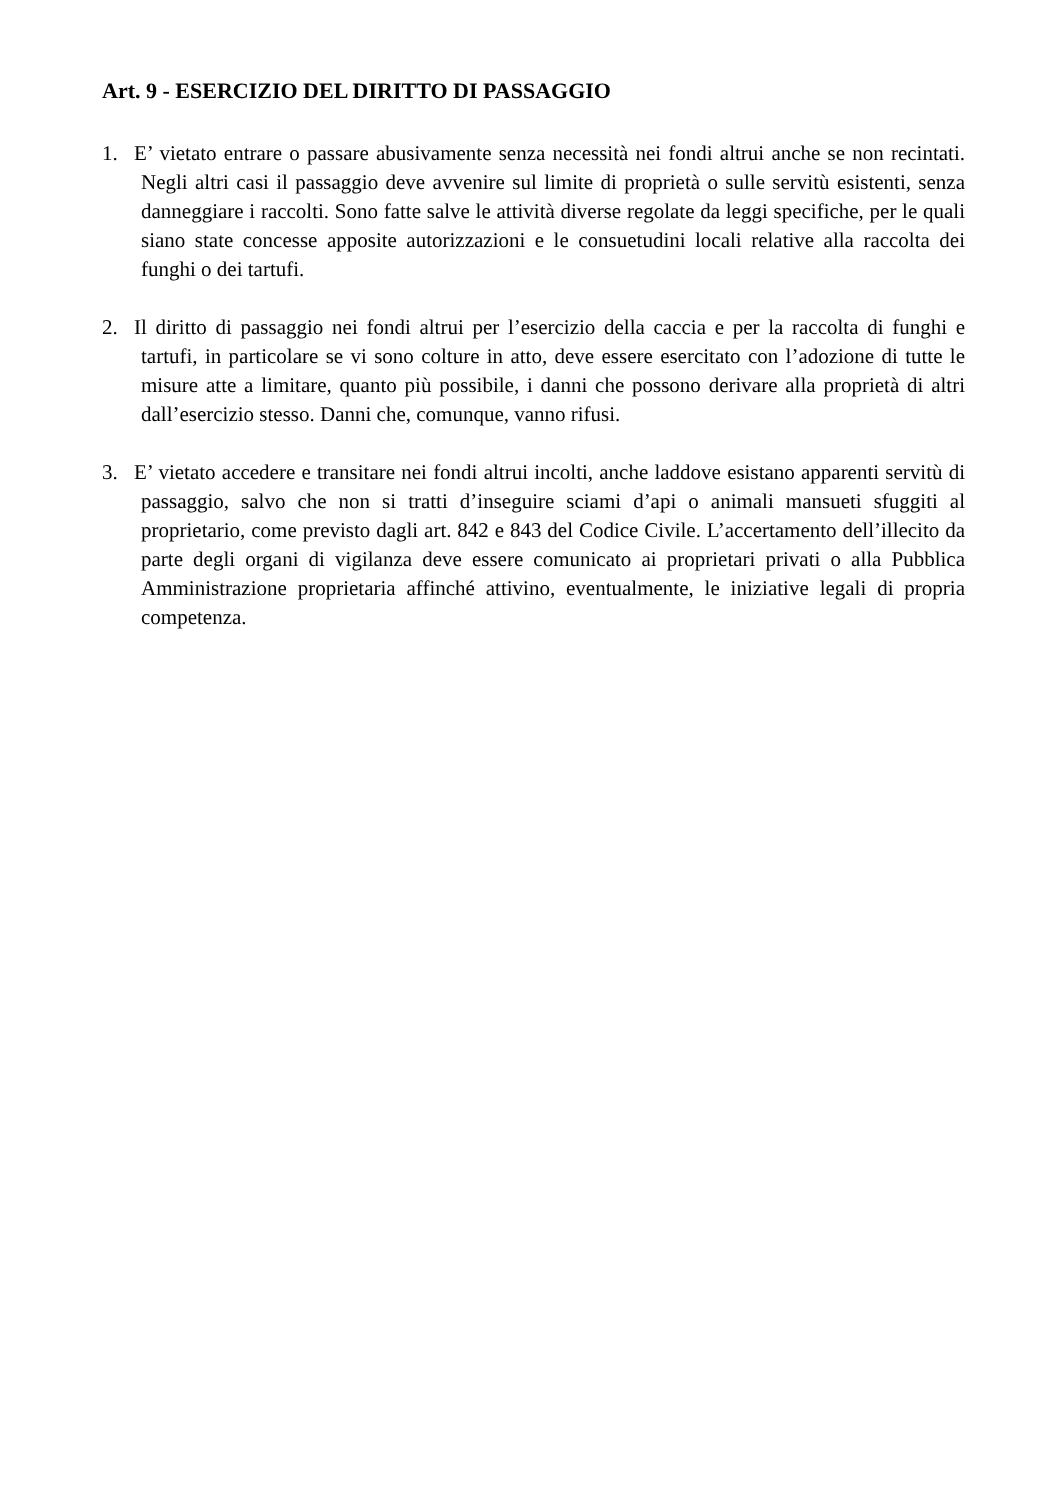Art. 9 - ESERCIZIO DEL DIRITTO DI PASSAGGIO
1. E’ vietato entrare o passare abusivamente senza necessità nei fondi altrui anche se non recintati. Negli altri casi il passaggio deve avvenire sul limite di proprietà o sulle servitù esistenti, senza danneggiare i raccolti. Sono fatte salve le attività diverse regolate da leggi specifiche, per le quali siano state concesse apposite autorizzazioni e le consuetudini locali relative alla raccolta dei funghi o dei tartufi.
2. Il diritto di passaggio nei fondi altrui per l’esercizio della caccia e per la raccolta di funghi e tartufi, in particolare se vi sono colture in atto, deve essere esercitato con l’adozione di tutte le misure atte a limitare, quanto più possibile, i danni che possono derivare alla proprietà di altri dall’esercizio stesso. Danni che, comunque, vanno rifusi.
3. E’ vietato accedere e transitare nei fondi altrui incolti, anche laddove esistano apparenti servitù di passaggio, salvo che non si tratti d’inseguire sciami d’api o animali mansueti sfuggiti al proprietario, come previsto dagli art. 842 e 843 del Codice Civile. L’accertamento dell’illecito da parte degli organi di vigilanza deve essere comunicato ai proprietari privati o alla Pubblica Amministrazione proprietaria affinché attivino, eventualmente, le iniziative legali di propria competenza.